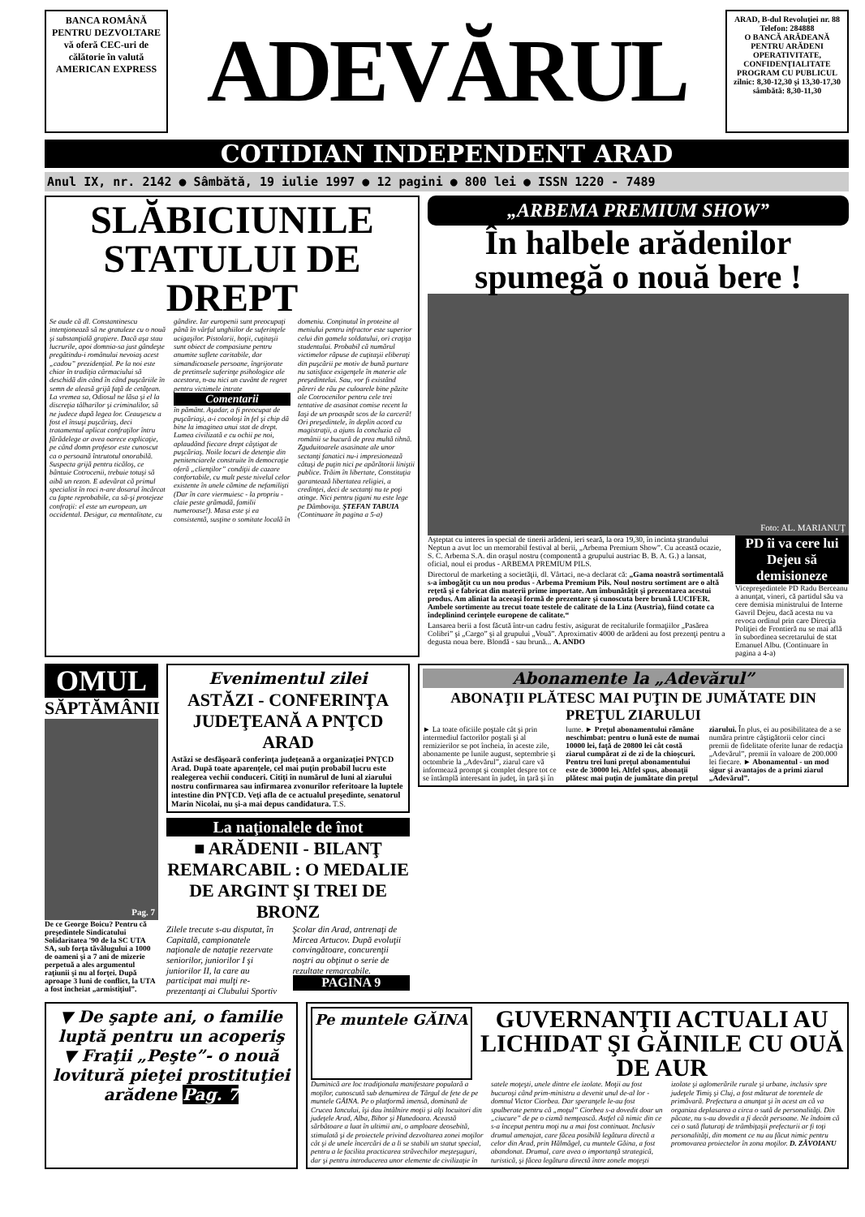BANCA ROMÂNĂ PENTRU DEZVOLTARE
vă oferă CEC-uri de călătorie în valută
AMERICAN EXPRESS
ADEVĂRUL
ARAD, B-dul Revoluţiei nr. 88
Telefon: 284888
O BANCĂ ARĂDEANĂ PENTRU ARĂDENI
OPERATIVITATE, CONFIDENŢIALITATE
PROGRAM CU PUBLICUL
zilnic: 8,30-12,30 şi 13,30-17,30
sâmbătă: 8,30-11,30
COTIDIAN INDEPENDENT ARAD
Anul IX, nr. 2142 ● Sâmbătă, 19 iulie 1997 ● 12 pagini ● 800 lei ● ISSN 1220 - 7489
SLĂBICIUNILE
STATULUI DE DREPT
Se aude că dl. Constantinescu intenţionează să ne gratuleze cu o nouă şi substanţială graţiere. Dacă aşa stau lucrurile, apoi domnia-sa just gândeşte pregătindu-i românului nevoiaş acest „cadou” prezidenţial. Pe la noi este chiar în tradiţia cârmaciului să deschidă din când în când puşcăriile în semn de aleasă grijă faţă de cetăţean. La vremea sa, Odiosul ne lăsa şi el la discreţia tâlharilor şi criminalilor, să ne judece după legea lor. Ceauşescu a fost el însuşi puşcăriaş, deci tratamentul aplicat confraţilor întru fărădelege ar avea oarece explicaţie, pe când domn profesor este cunoscut ca o persoană întrutotul onorabilă. Suspecta grijă pentru ticăloş, ce bântuie Cotrocenii, trebuie totuşi să aibă un rezon. E adevărat că primul specialist în roci n-are dosarul încărcat cu fapte reprobabile, ca să-şi protejeze confraţii: el este un european, un occidental. Desigur, ca mentalitate, cu gândire. Iar europenii sunt preocupaţi până în vârful unghiilor de suferinţele ucigaşilor. Pistolarii, hoţii, cuţitaşii sunt obiect de compasiune pentru anumite suflete caritabile, dar simandicoasele persoane, îngrijorate de pretinsele suferinţe psihologice ale acestora, n-au nici un cuvânt de regret pentru victimele intrate
Comentarii
în pământ. Aşadar, a fi preocupat de puşcăriaşi, a-i cocoloşi în fel şi chip dă bine la imaginea unui stat de drept. Lumea civilizată e cu ochii pe noi, aplaudând fiecare drept câştigat de puşcăriaş. Noile locuri de detenţie din penitenciarele construite în democraţie oferă „clienţilor” condiţii de cazare confortabile, cu mult peste nivelul celor existente în unele cămine de nefamilişti (Dar în care viermuiesc - la propriu - claie peste grămadă, familii numeroase!). Masa este şi ea consistentă, susţine o somitate locală în domeniu. Conţinutul în proteine al meniului pentru infractor este superior celui din gamela soldatului, ori craţiţa studentului. Probabil că numărul victimelor răpuse de cuţitaşii eliberaţi din puşcării pe motiv de bună purtare nu satisface exigenţele în materie ale preşedintelui. Sau, vor fi existând păreri de rău pe culoarele bine păzite ale Cotrocenilor pentru cele trei tentative de asasinat comise recent la Iaşi de un proaspăt scos de la carceră! Ori preşedintele, în deplin acord cu magistraţii, a ajuns la concluzia că românii se bucură de prea multă tihnă. Zguduitoarele asasinate ale unor sectanţi fanatici nu-i impresionează câtuşi de puţin nici pe apărătorii liniştii publice. Trăim în libertate, Constituţia garantează libertatea religiei, a credinţei, deci de sectanţi nu te poţi atinge. Nici pentru ţigani nu este lege pe Dâmboviţa. ŞTEFAN TABUIA (Continuare în pagina a 5-a)
„ARBEMA PREMIUM SHOW”
În halbele arădenilor spumegă o nouă bere !
Foto: AL. MARIANUŢ
Aşteptat cu interes în special de tinerii arădeni, ieri seară, la ora 19,30, în incinta ştrandului Neptun a avut loc un memorabil festival al berii, „Arbema Premium Show”. Cu această ocazie, S. C. Arbema S.A. din oraşul nostru (componentă a grupului austriac B. B. A. G.) a lansat, oficial, noul ei produs - ARBEMA PREMIUM PILS.
Directorul de marketing a societăţii, dl. Vârtaci, ne-a declarat că: „Gama noastră sortimentală s-a îmbogăţit cu un nou produs - Arbema Premium Pils. Noul nostru sortiment are o altă reţetă şi e fabricat din materii prime importate. Am îmbunătăţit şi prezentarea acestui produs. Am aliniat la aceeaşi formă de prezentare şi cunoscuta bere brună LUCIFER. Ambele sortimente au trecut toate testele de calitate de la Linz (Austria), fiind cotate ca îndeplinind cerinţele europene de calitate.“
Lansarea berii a fost făcută într-un cadru festiv, asigurat de recitalurile formaţiilor „Pasărea Colibri” şi „Cargo” şi al grupului „Vouă”. Aproximativ 4000 de arădeni au fost prezenţi pentru a degusta noua bere. Blondă - sau brună... A. ANDO
PD îi va cere lui Dejeu să demisioneze
Vicepreşedintele PD Radu Berceanu a anunţat, vineri, că partidul său va cere demisia ministrului de Interne Gavril Dejeu, dacă acesta nu va revoca ordinul prin care Direcţia Poliţiei de Frontieră nu se mai află în subordinea secretarului de stat Emanuel Albu. (Continuare în pagina a 4-a)
OMUL
SĂPTĂMÂNII
Pag. 7
De ce George Boicu? Pentru că preşedintele Sindicatului Solidaritatea '90 de la SC UTA SA, sub forţa tăvălugului a 1000 de oameni şi a 7 ani de mizerie perpetuă a ales argumentul raţiunii şi nu al forţei. După aproape 3 luni de conflict, la UTA a fost încheiat „armistiţiul”.
Evenimentul zilei
ASTĂZI - CONFERINŢA JUDEŢEANĂ A PNŢCD ARAD
Astăzi se desfăşoară conferinţa judeţeană a organizaţiei PNŢCD Arad. După toate aparenţele, cel mai puţin probabil lucru este realegerea vechii conduceri. Citiţi în numărul de luni al ziarului nostru confirmarea sau infirmarea zvonurilor referitoare la luptele intestine din PNŢCD. Veţi afla de ce actualul preşedinte, senatorul Marin Nicolai, nu şi-a mai depus candidatura. T.S.
La naţionalele de înot
■ ARĂDENII - BILANŢ REMARCABIL : O MEDALIE DE ARGINT ŞI TREI DE BRONZ
Zilele trecute s-au disputat, în Capitală, campionatele naţionale de nataţie rezervate seniorilor, juniorilor I şi juniorilor II, la care au participat mai mulţi re-prezentanţi ai Clubului Sportiv Şcolar din Arad, antrenaţi de Mircea Artucov. După evoluţii convingătoare, concurenţii noştri au obţinut o serie de rezultate remarcabile.
PAGINA 9
Abonamente la „Adevărul”
ABONAŢII PLĂTESC MAI PUŢIN DE JUMĂTATE DIN PREŢUL ZIARULUI
► La toate oficiile poştale cât şi prin intermediul factorilor poştali şi al remizierilor se pot încheia, în aceste zile, abonamente pe lunile august, septembrie şi octombrie la „Adevărul”, ziarul care vă informează prompt şi complet despre tot ce se întâmplă interesant în judeţ, în ţară şi în lume. ► Preţul abonamentului rămâne neschimbat: pentru o lună este de numai 10000 lei, faţă de 20800 lei cât costă ziarul cumpărat zi de zi de la chioşcuri. Pentru trei luni preţul abonamentului este de 30000 lei. Altfel spus, abonaţii plătesc mai puţin de jumătate din preţul ziarului. În plus, ei au posibilitatea de a se număra printre câştigătorii celor cinci premii de fidelitate oferite lunar de redacţia „Adevărul”, premii în valoare de 200.000 lei fiecare. ► Abonamentul - un mod sigur şi avantajos de a primi ziarul „Adevărul”.
▼ De şapte ani, o familie luptă pentru un acoperiş ▼ Fraţii „Peşte”- o nouă lovitură pieţei prostituţiei arădene Pag. 7
Pe muntele GĂINA
GUVERNANŢII ACTUALI AU LICHIDAT ŞI GĂINILE CU OUĂ DE AUR
Duminică are loc tradiţionala manifestare populară a moţilor, cunoscută sub denumirea de Târgul de fete de pe muntele GĂINA. Pe o platformă imensă, dominată de Crucea Iancului, îşi dau întâlnire moţii şi alţi locuitori din judeţele Arad, Alba, Bihor şi Hunedoara. Această sărbătoare a luat în ultimii ani, o amploare deosebită, stimulată şi de proiectele privind dezvoltarea zonei moţilor cât şi de unele încercări de a li se stabili un statut special, pentru a le facilita practicarea străvechilor meşteşuguri, dar şi pentru introducerea unor elemente de civilizaţie în satele moţeşti, unele dintre ele izolate. Moţii au fost bucuroşi când prim-ministru a devenit unul de-al lor - domnul Victor Ciorbea. Dar speranţele le-au fost spulberate pentru că „moţul” Ciorbea s-a dovedit doar un „ciucure” de pe o cizmă nemţească. Astfel că nimic din ce s-a început pentru moţi nu a mai fost continuat. Inclusiv drumul amenajat, care făcea posibilă legătura directă a celor din Arad, prin Hălmăgel, cu muntele Găina, a fost abandonat. Drumul, care avea o importanţă strategică, turistică, şi făcea legătura directă între zonele moţeşti izolate şi aglomerările rurale şi urbane, inclusiv spre judeţele Timiş şi Cluj, a fost măturat de torentele de primăvară. Prefectura a anunţat şi în acest an că va organiza deplasarea a circa o sută de personalităţi. Din păcate, nu s-au dovedit a fi decât persoane. Ne îndoim că cei o sută fluturaţi de trâmbiţaşii prefecturii ar fi toţi personalităţi, din moment ce nu au făcut nimic pentru promovarea proiectelor în zona moţilor. D. ZĂVOIANU